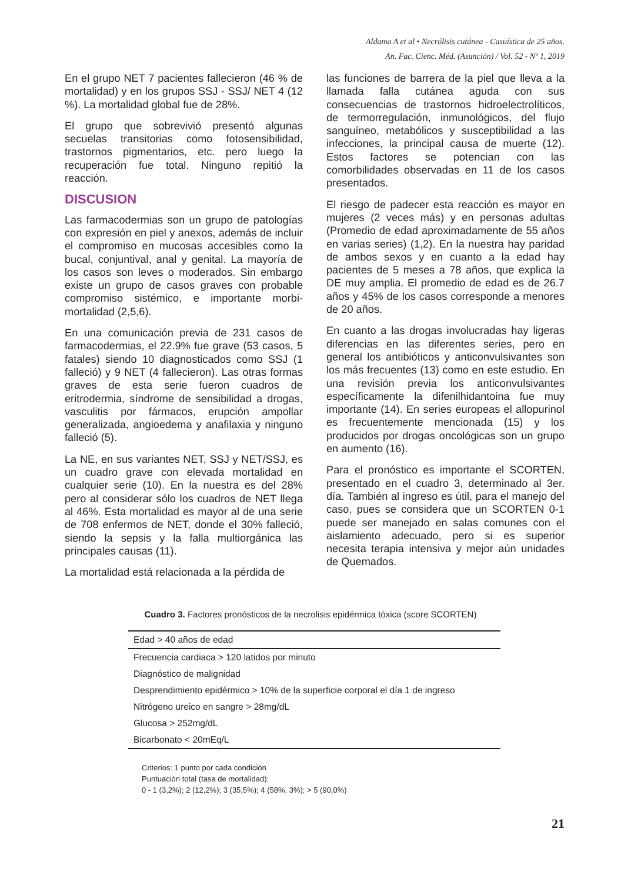Aldama A et al • Necrólisis cutánea - Casuística de 25 años.
An. Fac. Cienc. Méd. (Asunción) / Vol. 52 - Nº 1, 2019
En el grupo NET 7 pacientes fallecieron (46 % de mortalidad) y en los grupos SSJ - SSJ/ NET 4 (12 %). La mortalidad global fue de 28%.
El grupo que sobrevivió presentó algunas secuelas transitorias como fotosensibilidad, trastornos pigmentarios, etc. pero luego la recuperación fue total. Ninguno repitió la reacción.
DISCUSION
Las farmacodermias son un grupo de patologías con expresión en piel y anexos, además de incluir el compromiso en mucosas accesibles como la bucal, conjuntival, anal y genital. La mayoría de los casos son leves o moderados. Sin embargo existe un grupo de casos graves con probable compromiso sistémico, e importante morbi-mortalidad (2,5,6).
En una comunicación previa de 231 casos de farmacodermias, el 22.9% fue grave (53 casos, 5 fatales) siendo 10 diagnosticados como SSJ (1 falleció) y 9 NET (4 fallecieron). Las otras formas graves de esta serie fueron cuadros de eritrodermia, síndrome de sensibilidad a drogas, vasculitis por fármacos, erupción ampollar generalizada, angioedema y anafilaxia y ninguno falleció (5).
La NE, en sus variantes NET, SSJ y NET/SSJ, es un cuadro grave con elevada mortalidad en cualquier serie (10). En la nuestra es del 28% pero al considerar sólo los cuadros de NET llega al 46%. Esta mortalidad es mayor al de una serie de 708 enfermos de NET, donde el 30% falleció, siendo la sepsis y la falla multiorgánica las principales causas (11).
La mortalidad está relacionada a la pérdida de
las funciones de barrera de la piel que lleva a la llamada falla cutánea aguda con sus consecuencias de trastornos hidroelectrolíticos, de termorregulación, inmunológicos, del flujo sanguíneo, metabólicos y susceptibilidad a las infecciones, la principal causa de muerte (12). Estos factores se potencian con las comorbilidades observadas en 11 de los casos presentados.
El riesgo de padecer esta reacción es mayor en mujeres (2 veces más) y en personas adultas (Promedio de edad aproximadamente de 55 años en varias series) (1,2). En la nuestra hay paridad de ambos sexos y en cuanto a la edad hay pacientes de 5 meses a 78 años, que explica la DE muy amplia. El promedio de edad es de 26.7 años y 45% de los casos corresponde a menores de 20 años.
En cuanto a las drogas involucradas hay ligeras diferencias en las diferentes series, pero en general los antibióticos y anticonvulsivantes son los más frecuentes (13) como en este estudio. En una revisión previa los anticonvulsivantes específicamente la difenilhidantoina fue muy importante (14). En series europeas el allopurinol es frecuentemente mencionada (15) y los producidos por drogas oncológicas son un grupo en aumento (16).
Para el pronóstico es importante el SCORTEN, presentado en el cuadro 3, determinado al 3er. día. También al ingreso es útil, para el manejo del caso, pues se considera que un SCORTEN 0-1 puede ser manejado en salas comunes con el aislamiento adecuado, pero si es superior necesita terapia intensiva y mejor aún unidades de Quemados.
Cuadro 3. Factores pronósticos de la necrolisis epidérmica tóxica (score SCORTEN)
| Edad > 40 años de edad |
| Frecuencia cardiaca > 120 latidos por minuto |
| Diagnóstico de malignidad |
| Desprendimiento epidérmico > 10% de la superficie corporal el día 1 de ingreso |
| Nitrógeno ureico en sangre > 28mg/dL |
| Glucosa > 252mg/dL |
| Bicarbonato < 20mEq/L |
Criterios: 1 punto por cada condición
Puntuación total (tasa de mortalidad):
0 - 1 (3,2%); 2 (12,2%); 3 (35,5%); 4 (58%, 3%); > 5 (90,0%)
21